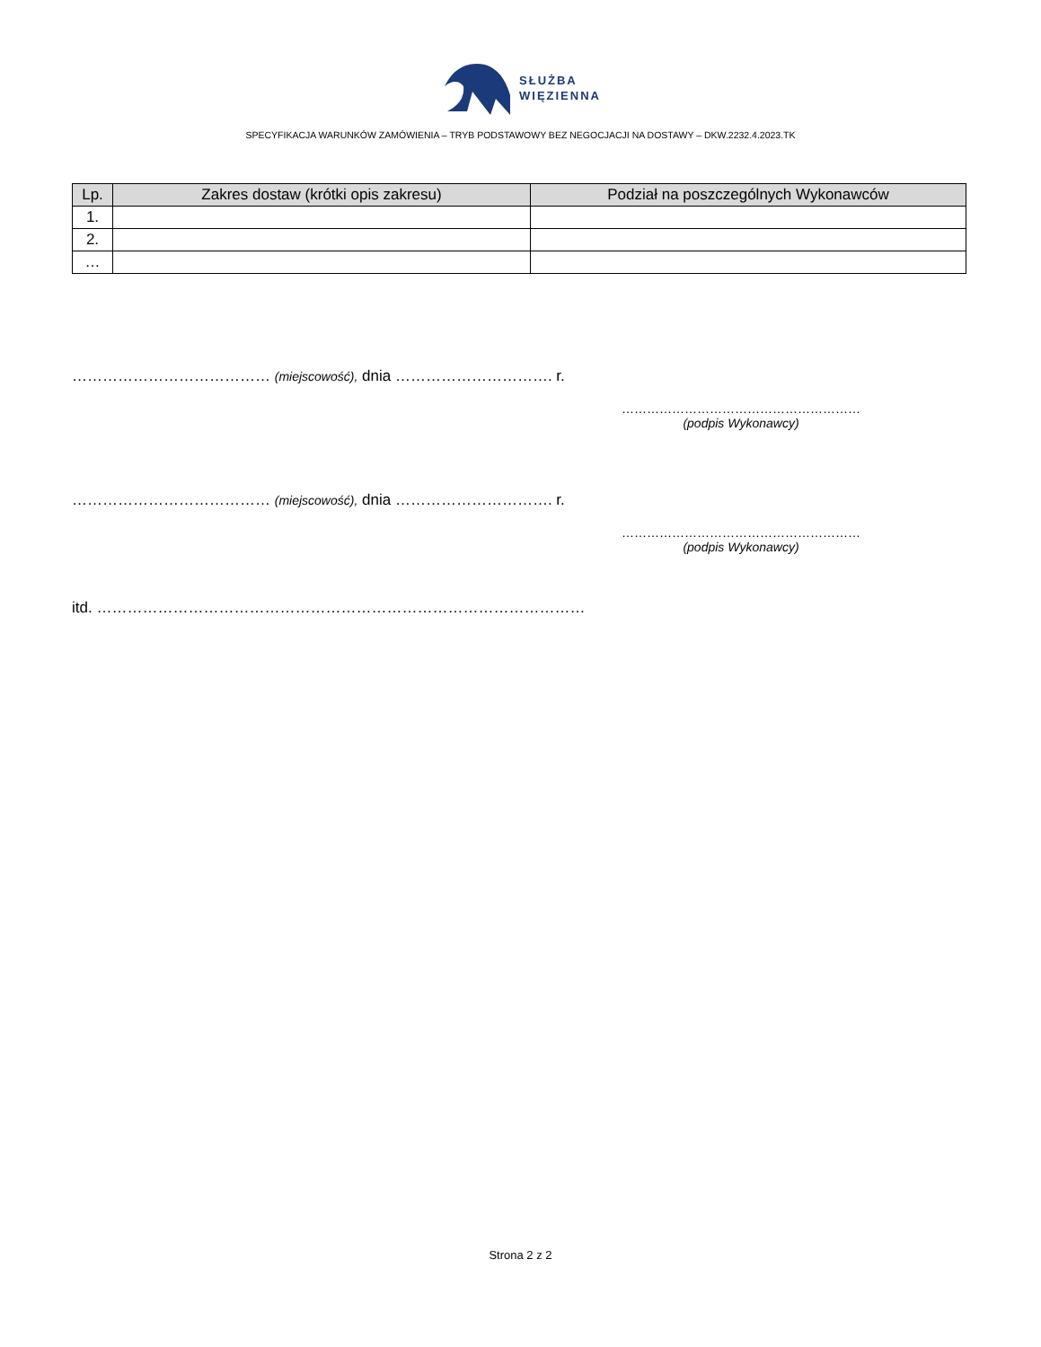SŁUŻBA
WIĘZIENNA
SPECYFIKACJA WARUNKÓW ZAMÓWIENIA – TRYB PODSTAWOWY BEZ NEGOCJACJI NA DOSTAWY – DKW.2232.4.2023.TK
| Lp. | Zakres dostaw (krótki opis zakresu) | Podział na poszczególnych Wykonawców |
| --- | --- | --- |
| 1. | | |
| 2. | | |
| … | | |
………………………………… (miejscowość), dnia …………………………. r.
…………………………………………………
(podpis Wykonawcy)
………………………………… (miejscowość), dnia …………………………. r.
…………………………………………………
(podpis Wykonawcy)
itd. ……………………………………………………………………………………
Strona 2 z 2